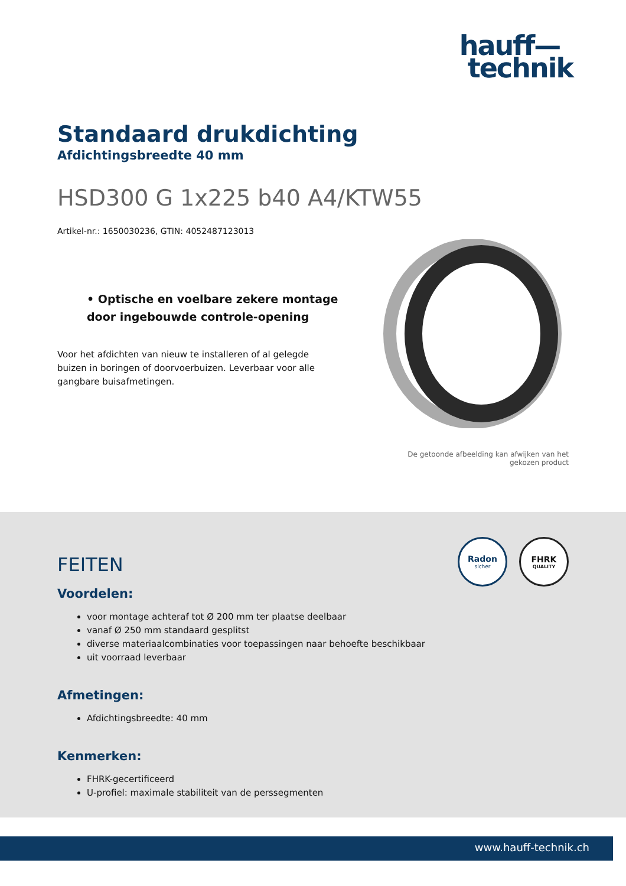hauff—
technik
Standaard drukdichting
Afdichtingsbreedte 40 mm
HSD300 G 1x225 b40 A4/KTW55
Artikel-nr.: 1650030236, GTIN: 4052487123013
• Optische en voelbare zekere montage door ingebouwde controle-opening
Voor het afdichten van nieuw te installeren of al gelegde buizen in boringen of doorvoerbuizen. Leverbaar voor alle gangbare buisafmetingen.
De getoonde afbeelding kan afwijken van het gekozen product
Radon
sicher
FHRK
QUALITY
FEITEN
Voordelen:
voor montage achteraf tot Ø 200 mm ter plaatse deelbaar
vanaf Ø 250 mm standaard gesplitst
diverse materiaalcombinaties voor toepassingen naar behoefte beschikbaar
uit voorraad leverbaar
Afmetingen:
Afdichtingsbreedte: 40 mm
Kenmerken:
FHRK-gecertificeerd
U-profiel: maximale stabiliteit van de perssegmenten
www.hauff-technik.ch